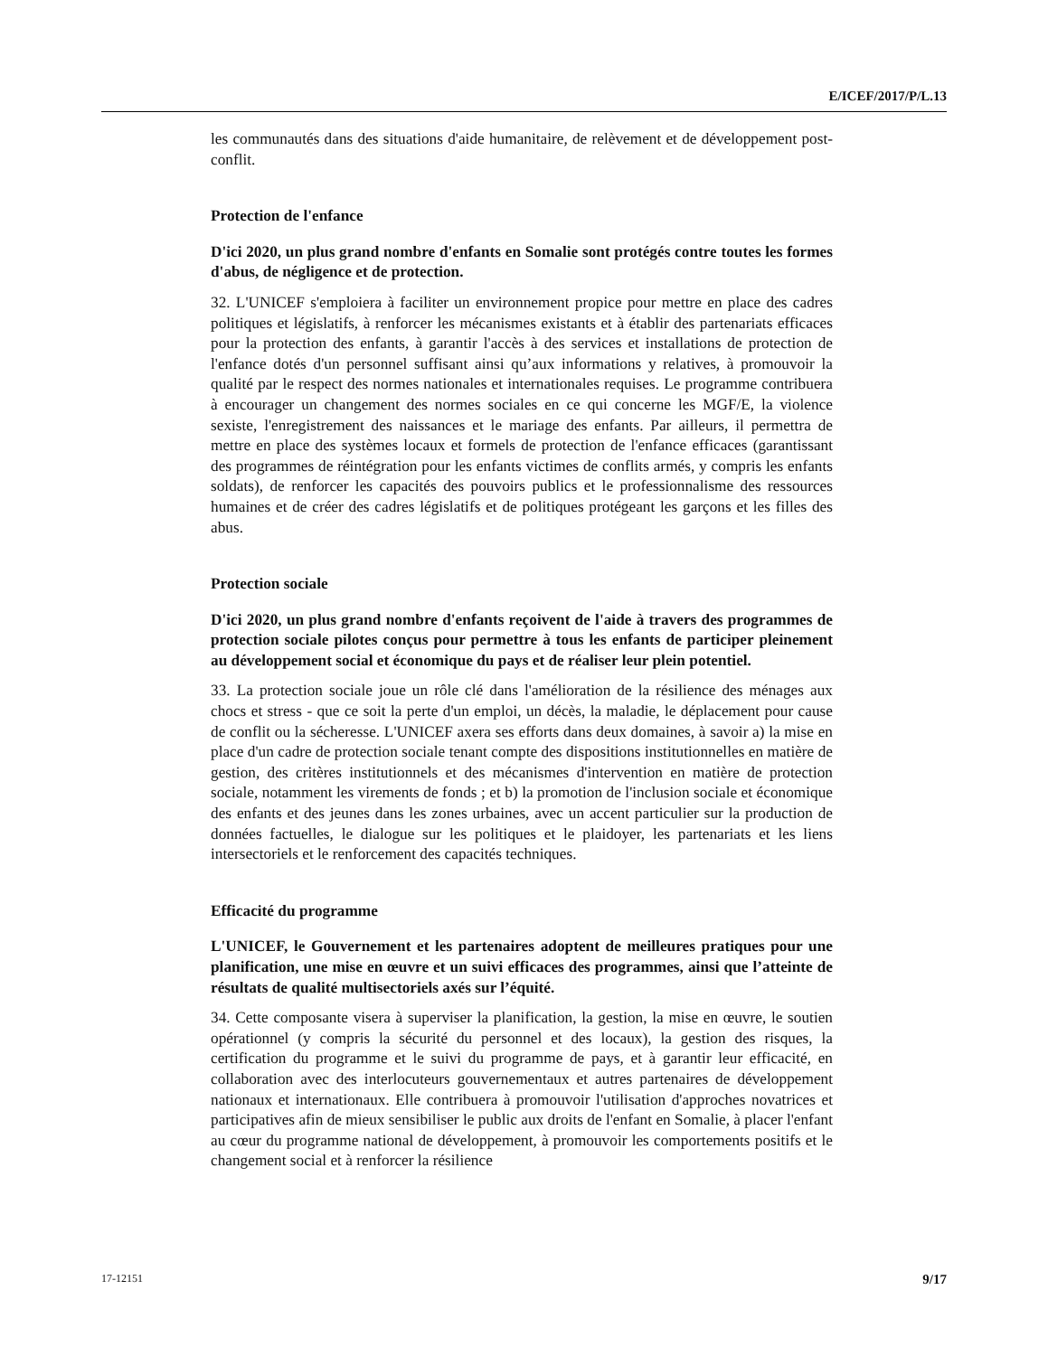E/ICEF/2017/P/L.13
les communautés dans des situations d'aide humanitaire, de relèvement et de développement post-conflit.
Protection de l'enfance
D'ici 2020, un plus grand nombre d'enfants en Somalie sont protégés contre toutes les formes d'abus, de négligence et de protection.
32. L'UNICEF s'emploiera à faciliter un environnement propice pour mettre en place des cadres politiques et législatifs, à renforcer les mécanismes existants et à établir des partenariats efficaces pour la protection des enfants, à garantir l'accès à des services et installations de protection de l'enfance dotés d'un personnel suffisant ainsi qu’aux informations y relatives, à promouvoir la qualité par le respect des normes nationales et internationales requises. Le programme contribuera à encourager un changement des normes sociales en ce qui concerne les MGF/E, la violence sexiste, l'enregistrement des naissances et le mariage des enfants. Par ailleurs, il permettra de mettre en place des systèmes locaux et formels de protection de l'enfance efficaces (garantissant des programmes de réintégration pour les enfants victimes de conflits armés, y compris les enfants soldats), de renforcer les capacités des pouvoirs publics et le professionnalisme des ressources humaines et de créer des cadres législatifs et de politiques protégeant les garçons et les filles des abus.
Protection sociale
D'ici 2020, un plus grand nombre d'enfants reçoivent de l'aide à travers des programmes de protection sociale pilotes conçus pour permettre à tous les enfants de participer pleinement au développement social et économique du pays et de réaliser leur plein potentiel.
33. La protection sociale joue un rôle clé dans l'amélioration de la résilience des ménages aux chocs et stress - que ce soit la perte d'un emploi, un décès, la maladie, le déplacement pour cause de conflit ou la sécheresse. L'UNICEF axera ses efforts dans deux domaines, à savoir a) la mise en place d'un cadre de protection sociale tenant compte des dispositions institutionnelles en matière de gestion, des critères institutionnels et des mécanismes d'intervention en matière de protection sociale, notamment les virements de fonds ; et b) la promotion de l'inclusion sociale et économique des enfants et des jeunes dans les zones urbaines, avec un accent particulier sur la production de données factuelles, le dialogue sur les politiques et le plaidoyer, les partenariats et les liens intersectoriels et le renforcement des capacités techniques.
Efficacité du programme
L'UNICEF, le Gouvernement et les partenaires adoptent de meilleures pratiques pour une planification, une mise en œuvre et un suivi efficaces des programmes, ainsi que l’atteinte de résultats de qualité multisectoriels axés sur l’équité.
34. Cette composante visera à superviser la planification, la gestion, la mise en œuvre, le soutien opérationnel (y compris la sécurité du personnel et des locaux), la gestion des risques, la certification du programme et le suivi du programme de pays, et à garantir leur efficacité, en collaboration avec des interlocuteurs gouvernementaux et autres partenaires de développement nationaux et internationaux. Elle contribuera à promouvoir l'utilisation d'approches novatrices et participatives afin de mieux sensibiliser le public aux droits de l'enfant en Somalie, à placer l'enfant au cœur du programme national de développement, à promouvoir les comportements positifs et le changement social et à renforcer la résilience
17-12151 9/17